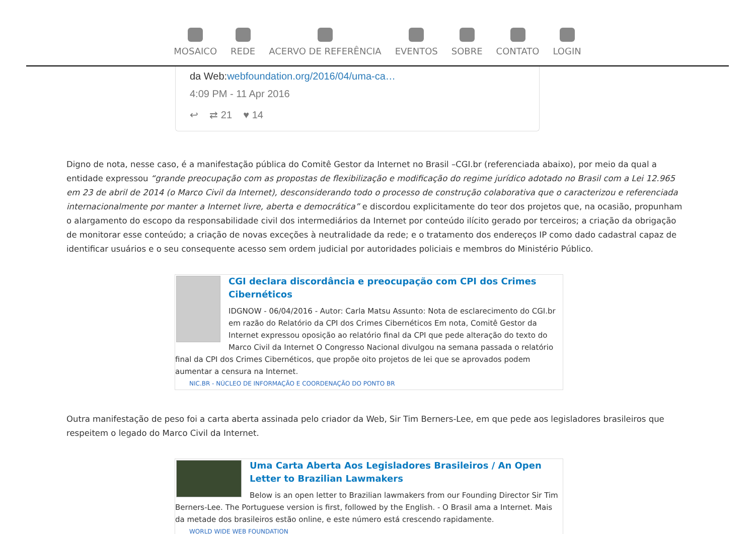MOSAICO REDE ACERVO DE REFERÊNCIA EVENTOS SOBRE CONTATO LOGIN
da Web:webfoundation.org/2016/04/uma-ca…
4:09 PM - 11 Apr 2016
↩ ⇄ 21 ♥ 14
Digno de nota, nesse caso, é a manifestação pública do Comitê Gestor da Internet no Brasil –CGI.br (referenciada abaixo), por meio da qual a entidade expressou “grande preocupação com as propostas de flexibilização e modificação do regime jurídico adotado no Brasil com a Lei 12.965 em 23 de abril de 2014 (o Marco Civil da Internet), desconsiderando todo o processo de construção colaborativa que o caracterizou e referenciada internacionalmente por manter a Internet livre, aberta e democrática” e discordou explicitamente do teor dos projetos que, na ocasião, propunham o alargamento do escopo da responsabilidade civil dos intermediários da Internet por conteúdo ilícito gerado por terceiros; a criação da obrigação de monitorar esse conteúdo; a criação de novas exceções à neutralidade da rede; e o tratamento dos endereços IP como dado cadastral capaz de identificar usuários e o seu consequente acesso sem ordem judicial por autoridades policiais e membros do Ministério Público.
CGI declara discordância e preocupação com CPI dos Crimes Cibernéticos
IDGNOW - 06/04/2016 - Autor: Carla Matsu Assunto: Nota de esclarecimento do CGI.br em razão do Relatório da CPI dos Crimes Cibernéticos Em nota, Comitê Gestor da Internet expressou oposição ao relatório final da CPI que pede alteração do texto do Marco Civil da Internet O Congresso Nacional divulgou na semana passada o relatório final da CPI dos Crimes Cibernéticos, que propõe oito projetos de lei que se aprovados podem aumentar a censura na Internet.
NIC.BR - NÚCLEO DE INFORMAÇÃO E COORDENAÇÃO DO PONTO BR
Outra manifestação de peso foi a carta aberta assinada pelo criador da Web, Sir Tim Berners-Lee, em que pede aos legisladores brasileiros que respeitem o legado do Marco Civil da Internet.
Uma Carta Aberta Aos Legisladores Brasileiros / An Open Letter to Brazilian Lawmakers
Below is an open letter to Brazilian lawmakers from our Founding Director Sir Tim Berners-Lee. The Portuguese version is first, followed by the English. - O Brasil ama a Internet. Mais da metade dos brasileiros estão online, e este número está crescendo rapidamente.
WORLD WIDE WEB FOUNDATION